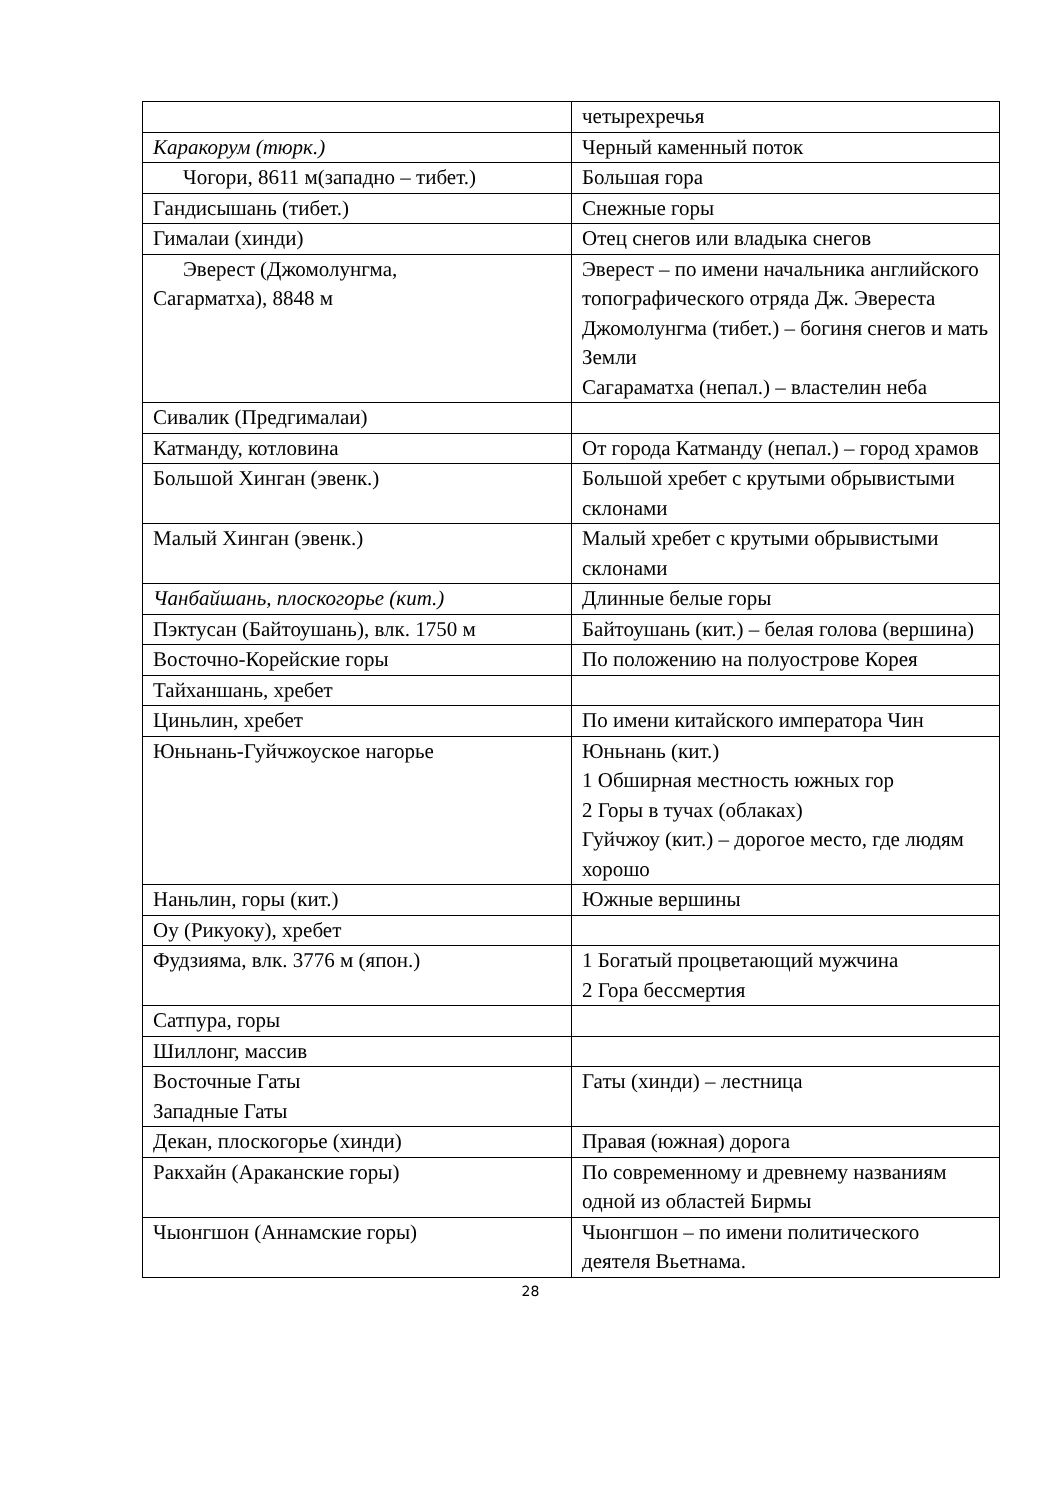| | четырехречья |
| Каракорум (тюрк.) | Черный каменный поток |
| Чогори, 8611 м(западно – тибет.) | Большая гора |
| Гандисышань (тибет.) | Снежные горы |
| Гималаи (хинди) | Отец снегов или владыка снегов |
| Эверест (Джомолунгма, Сагарматха), 8848 м | Эверест – по имени начальника английского топографического отряда Дж. Эвереста Джомолунгма (тибет.) – богиня снегов и мать Земли Сагараматха (непал.) – властелин неба |
| Сивалик (Предгималаи) | |
| Катманду, котловина | От города Катманду (непал.) – город храмов |
| Большой Хинган (эвенк.) | Большой хребет с крутыми обрывистыми склонами |
| Малый Хинган (эвенк.) | Малый хребет с крутыми обрывистыми склонами |
| Чанбайшань, плоскогорье (кит.) | Длинные белые горы |
| Пэктусан (Байтоушань), влк. 1750 м | Байтоушань (кит.) – белая голова (вершина) |
| Восточно-Корейские горы | По положению на полуострове Корея |
| Тайханшань, хребет | |
| Циньлин, хребет | По имени китайского императора Чин |
| Юньнань-Гуйчжоуское нагорье | Юньнань (кит.) 1 Обширная местность южных гор 2 Горы в тучах (облаках) Гуйчжоу (кит.) – дорогое место, где людям хорошо |
| Наньлин, горы (кит.) | Южные вершины |
| Оу (Рикуоку), хребет | |
| Фудзияма, влк. 3776 м (япон.) | 1 Богатый процветающий мужчина 2 Гора бессмертия |
| Сатпура, горы | |
| Шиллонг, массив | |
| Восточные Гаты Западные Гаты | Гаты (хинди) – лестница |
| Декан, плоскогорье (хинди) | Правая (южная) дорога |
| Ракхайн (Араканские горы) | По современному и древнему названиям одной из областей Бирмы |
| Чыонгшон (Аннамские горы) | Чыонгшон – по имени политического деятеля Вьетнама. |
28